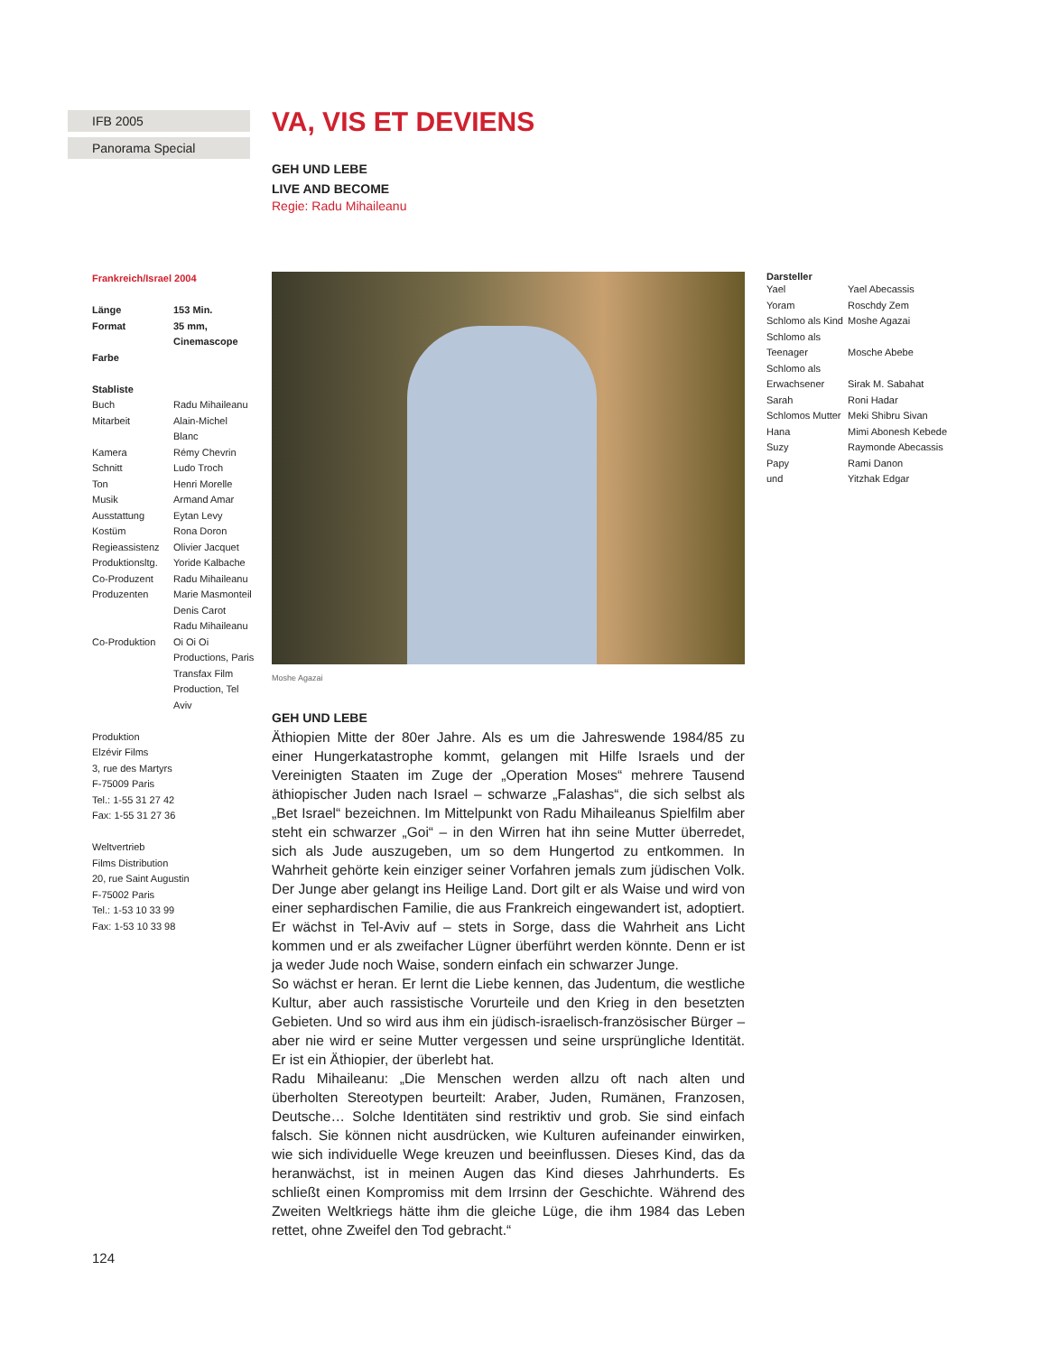IFB 2005
Panorama Special
VA, VIS ET DEVIENS
GEH UND LEBE
LIVE AND BECOME
Regie: Radu Mihaileanu
Frankreich/Israel 2004
| Länge | 153 Min. |
| Format | 35 mm, Cinemascope |
| Farbe | |
Stabliste
| Buch | Radu Mihaileanu |
| Mitarbeit | Alain-Michel Blanc |
| Kamera | Rémy Chevrin |
| Schnitt | Ludo Troch |
| Ton | Henri Morelle |
| Musik | Armand Amar |
| Ausstattung | Eytan Levy |
| Kostüm | Rona Doron |
| Regieassistenz | Olivier Jacquet |
| Produktionsltg. | Yoride Kalbache |
| Co-Produzent | Radu Mihaileanu |
| Produzenten | Marie Masmonteil Denis Carot Radu Mihaileanu |
| Co-Produktion | Oi Oi Oi Productions, Paris Transfax Film Production, Tel Aviv |
Produktion
Elzévir Films
3, rue des Martyrs
F-75009 Paris
Tel.: 1-55 31 27 42
Fax: 1-55 31 27 36
Weltvertrieb
Films Distribution
20, rue Saint Augustin
F-75002 Paris
Tel.: 1-53 10 33 99
Fax: 1-53 10 33 98
Moshe Agazai
GEH UND LEBE
Äthiopien Mitte der 80er Jahre. Als es um die Jahreswende 1984/85 zu einer Hungerkatastrophe kommt, gelangen mit Hilfe Israels und der Vereinigten Staaten im Zuge der „Operation Moses“ mehrere Tausend äthiopischer Juden nach Israel – schwarze „Falashas“, die sich selbst als „Bet Israel“ bezeichnen. Im Mittelpunkt von Radu Mihaileanus Spielfilm aber steht ein schwarzer „Goi“ – in den Wirren hat ihn seine Mutter überredet, sich als Jude auszugeben, um so dem Hungertod zu entkommen. In Wahrheit gehörte kein einziger seiner Vorfahren jemals zum jüdischen Volk. Der Junge aber gelangt ins Heilige Land. Dort gilt er als Waise und wird von einer sephardischen Familie, die aus Frankreich eingewandert ist, adoptiert. Er wächst in Tel-Aviv auf – stets in Sorge, dass die Wahrheit ans Licht kommen und er als zweifacher Lügner überführt werden könnte. Denn er ist ja weder Jude noch Waise, sondern einfach ein schwarzer Junge.
So wächst er heran. Er lernt die Liebe kennen, das Judentum, die westliche Kultur, aber auch rassistische Vorurteile und den Krieg in den besetzten Gebieten. Und so wird aus ihm ein jüdisch-israelisch-französischer Bürger – aber nie wird er seine Mutter vergessen und seine ursprüngliche Identität. Er ist ein Äthiopier, der überlebt hat.
Radu Mihaileanu: „Die Menschen werden allzu oft nach alten und überholten Stereotypen beurteilt: Araber, Juden, Rumänen, Franzosen, Deutsche… Solche Identitäten sind restriktiv und grob. Sie sind einfach falsch. Sie können nicht ausdrücken, wie Kulturen aufeinander einwirken, wie sich individuelle Wege kreuzen und beeinflussen. Dieses Kind, das da heranwächst, ist in meinen Augen das Kind dieses Jahrhunderts. Es schließt einen Kompromiss mit dem Irrsinn der Geschichte. Während des Zweiten Weltkriegs hätte ihm die gleiche Lüge, die ihm 1984 das Leben rettet, ohne Zweifel den Tod gebracht.“
Darsteller
| Yael | Yael Abecassis |
| Yoram | Roschdy Zem |
| Schlomo als Kind | Moshe Agazai |
| Schlomo als Teenager | Mosche Abebe |
| Schlomo als Erwachsener | Sirak M. Sabahat |
| Sarah | Roni Hadar |
| Schlomos Mutter | Meki Shibru Sivan |
| Hana | Mimi Abonesh Kebede |
| Suzy | Raymonde Abecassis |
| Papy | Rami Danon |
| und | Yitzhak Edgar |
124